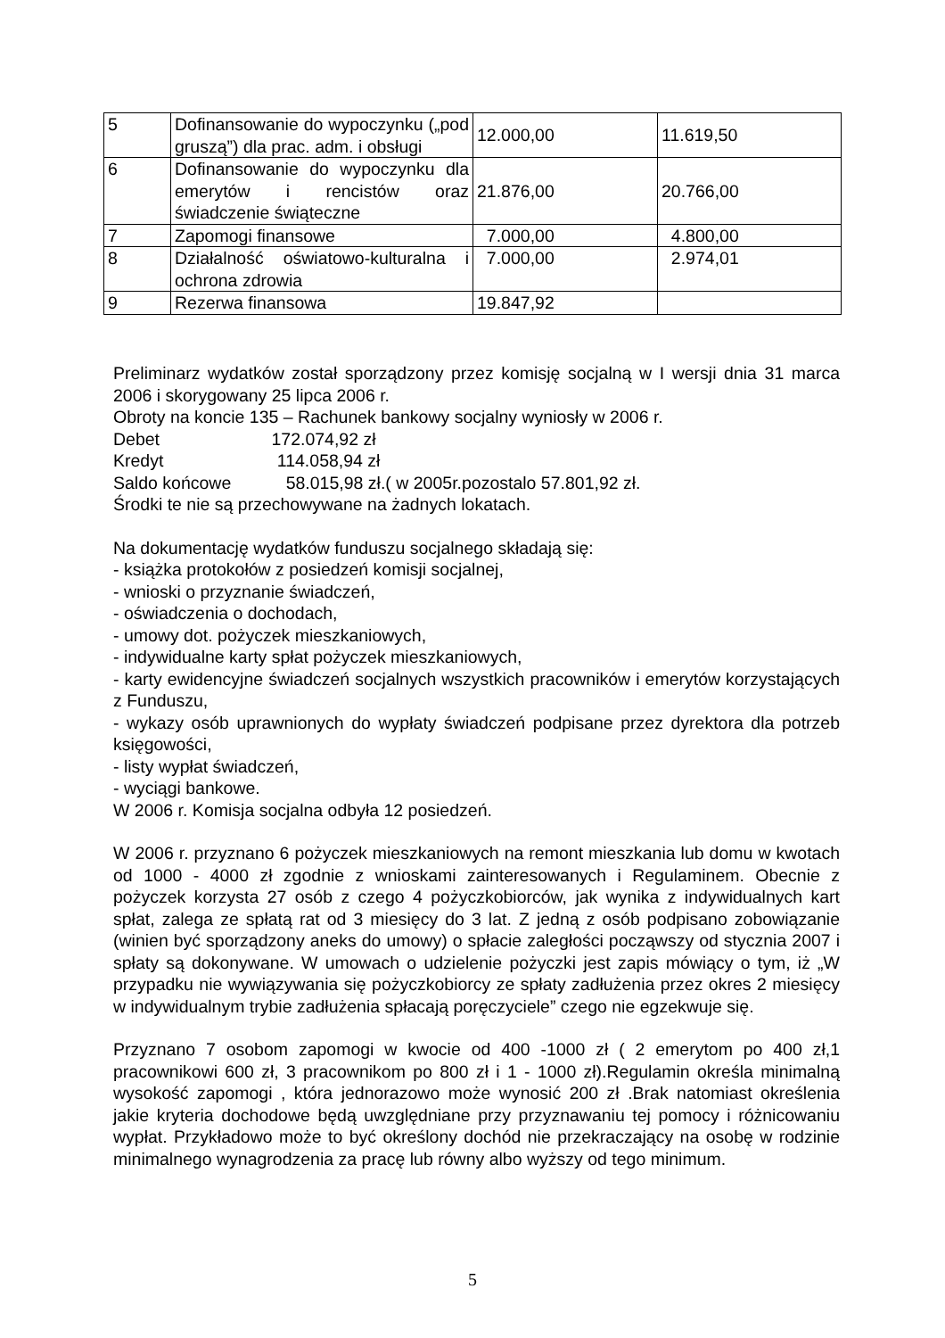| 5 | Dofinansowanie do wypoczynku („pod gruszą”) dla prac. adm. i obsługi | 12.000,00 | 11.619,50 |
| 6 | Dofinansowanie do wypoczynku dla emerytów i rencistów oraz świadczenie świąteczne | 21.876,00 | 20.766,00 |
| 7 | Zapomogi finansowe | 7.000,00 | 4.800,00 |
| 8 | Działalność oświatowo-kulturalna i ochrona zdrowia | 7.000,00 | 2.974,01 |
| 9 | Rezerwa finansowa | 19.847,92 | |
Preliminarz wydatków został sporządzony przez komisję socjalną w I wersji dnia 31 marca 2006 i skorygowany 25 lipca 2006 r.
Obroty na koncie 135 – Rachunek bankowy socjalny wyniosły w 2006 r.
Debet 172.074,92 zł
Kredyt 114.058,94 zł
Saldo końcowe 58.015,98 zł.( w 2005r.pozostalo 57.801,92 zł.
Środki te nie są przechowywane na żadnych lokatach.
Na dokumentację wydatków funduszu socjalnego składają się:
- książka protokołów z posiedzeń komisji socjalnej,
- wnioski o przyznanie świadczeń,
- oświadczenia o dochodach,
- umowy dot. pożyczek mieszkaniowych,
- indywidualne karty spłat pożyczek mieszkaniowych,
- karty ewidencyjne świadczeń socjalnych wszystkich pracowników i emerytów korzystających z Funduszu,
- wykazy osób uprawnionych do wypłaty świadczeń podpisane przez dyrektora dla potrzeb księgowości,
- listy wypłat świadczeń,
- wyciągi bankowe.
W 2006 r. Komisja socjalna odbyła 12 posiedzeń.
W 2006 r. przyznano 6 pożyczek mieszkaniowych na remont mieszkania lub domu w kwotach od 1000 - 4000 zł zgodnie z wnioskami zainteresowanych i Regulaminem. Obecnie z pożyczek korzysta 27 osób z czego 4 pożyczkobiorców, jak wynika z indywidualnych kart spłat, zalega ze spłatą rat od 3 miesięcy do 3 lat. Z jedną z osób podpisano zobowiązanie (winien być sporządzony aneks do umowy) o spłacie zaległości począwszy od stycznia 2007 i spłaty są dokonywane. W umowach o udzielenie pożyczki jest zapis mówiący o tym, iż „W przypadku nie wywiązywania się pożyczkobiorcy ze spłaty zadłużenia przez okres 2 miesięcy w indywidualnym trybie zadłużenia spłacają poręczyciele” czego nie egzekwuje się.
Przyznano 7 osobom zapomogi w kwocie od 400 -1000 zł ( 2 emerytom po 400 zł,1 pracownikowi 600 zł, 3 pracownikom po 800 zł i 1 - 1000 zł).Regulamin określa minimalną wysokość zapomogi , która jednorazowo może wynosić 200 zł .Brak natomiast określenia jakie kryteria dochodowe będą uwzględniane przy przyznawaniu tej pomocy i różnicowaniu wypłat. Przykładowo może to być określony dochód nie przekraczający na osobę w rodzinie minimalnego wynagrodzenia za pracę lub równy albo wyższy od tego minimum.
5